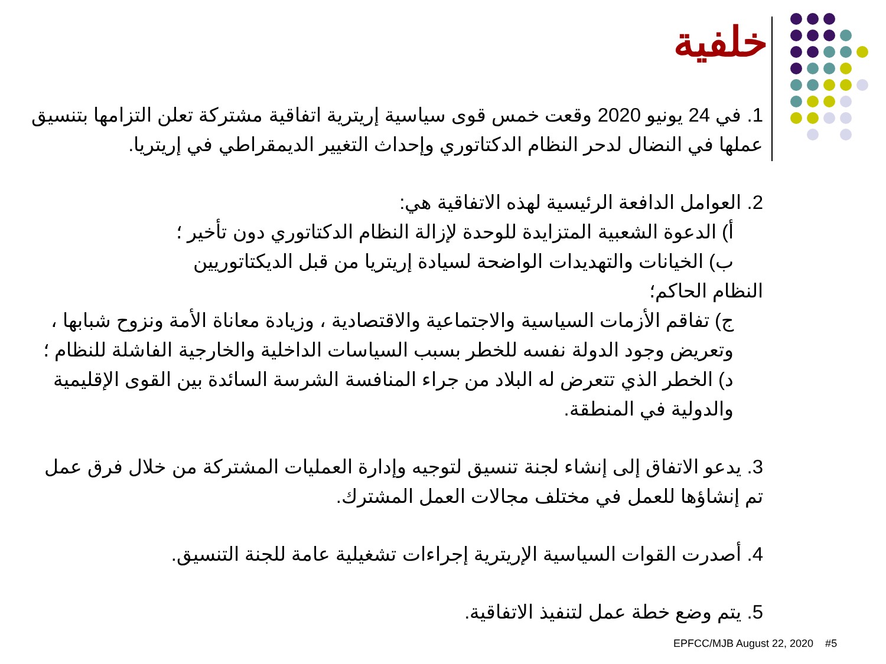خلفية
1. في 24 يونيو 2020 وقعت خمس قوى سياسية إريترية اتفاقية مشتركة تعلن التزامها بتنسيق عملها في النضال لدحر النظام الدكتاتوري وإحداث التغيير الديمقراطي في إريتريا.
2. العوامل الدافعة الرئيسية لهذه الاتفاقية هي:
أ) الدعوة الشعبية المتزايدة للوحدة لإزالة النظام الدكتاتوري دون تأخير ؛
ب) الخيانات والتهديدات الواضحة لسيادة إريتريا من قبل الديكتاتوريين
النظام الحاكم؛
ج) تفاقم الأزمات السياسية والاجتماعية والاقتصادية ، وزيادة معاناة الأمة ونزوح شبابها ، وتعريض وجود الدولة نفسه للخطر بسبب السياسات الداخلية والخارجية الفاشلة للنظام ؛
د) الخطر الذي تتعرض له البلاد من جراء المنافسة الشرسة السائدة بين القوى الإقليمية والدولية في المنطقة.
3. يدعو الاتفاق إلى إنشاء لجنة تنسيق لتوجيه وإدارة العمليات المشتركة من خلال فرق عمل تم إنشاؤها للعمل في مختلف مجالات العمل المشترك.
4. أصدرت القوات السياسية الإريترية إجراءات تشغيلية عامة للجنة التنسيق.
5. يتم وضع خطة عمل لتنفيذ الاتفاقية.
EPFCC/MJB August 22, 2020 #5